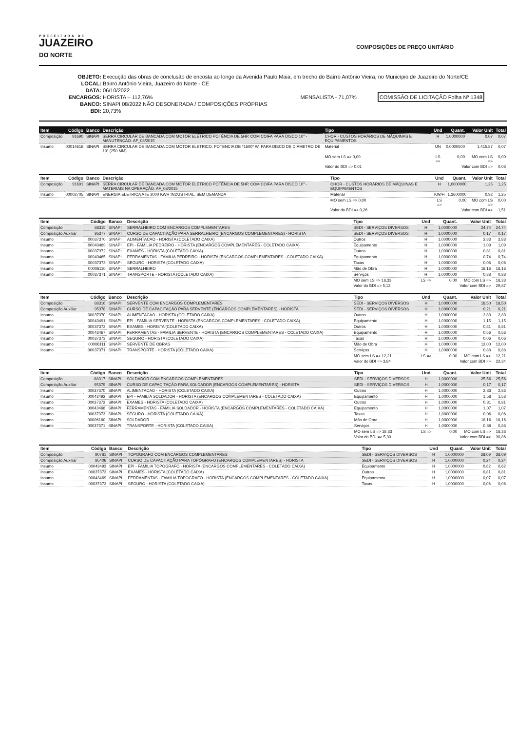PREFEITURA DE
JUAZEIRO
DO NORTE
COMPOSIÇÕES DE PREÇO UNITÁRIO
OBJETO: Execução das obras de conclusão de encosta ao longo da Avenida Paulo Maia, em trecho do Bairro Antônio Vieira, no Município de Juazeiro do Norte/CE
LOCAL: Bairro Antônio Vieira, Juazeiro do Norte - CE
DATA: 06/10/2022
ENCARGOS: HORISTA – 112,76% MENSALISTA - 71,07% COMISSÃO DE LICITAÇÃO Folha Nº 1348
BANCO: SINAPI 08/2022 NÃO DESONERADA / COMPOSIÇÕES PRÓPRIAS
BDI: 20,73%
| Item | Código | Banco | Descrição | Tipo | Und | Quant. | Valor Unit | Total |
| --- | --- | --- | --- | --- | --- | --- | --- | --- |
| Composição | 91690 | SINAPI | SERRA CIRCULAR DE BANCADA COM MOTOR ELÉTRICO POTÊNCIA DE 5HP, COM COIFA PARA DISCO 10" - MANUTENÇÃO. AF_08/2015 | CHOR - CUSTOS HORÁRIOS DE MÁQUINAS E EQUIPAMENTOS | H | 1,0000000 | 0,07 | 0,07 |
| Insumo | 00014618 | SINAPI | SERRA CIRCULAR DE BANCADA COM MOTOR ELETRICO, POTENCIA DE *1600* W, PARA DISCO DE DIAMETRO DE 10" (250 MM) | Material | UN | 0,0000500 | 1.415,87 | 0,07 |
| | | | | MO sem LS => 0,00 | LS => | 0,00 | MO com LS => | 0,00 |
| | | | | Valor do BDI => 0,01 | Valor com BDI => | | | 0,08 |
| Item | Código | Banco | Descrição | Tipo | Und | Quant. | Valor Unit | Total |
| --- | --- | --- | --- | --- | --- | --- | --- | --- |
| Composição | 91691 | SINAPI | SERRA CIRCULAR DE BANCADA COM MOTOR ELÉTRICO POTÊNCIA DE 5HP, COM COIFA PARA DISCO 10" - MATERIAIS NA OPERAÇÃO. AF_08/2015 | CHOR - CUSTOS HORÁRIOS DE MÁQUINAS E EQUIPAMENTOS | H | 1,0000000 | 1,25 | 1,25 |
| Insumo | 00002705 | SINAPI | ENERGIA ELETRICA ATE 2000 KWH INDUSTRIAL, SEM DEMANDA | Material | KW/H | 1,3600000 | 0,92 | 1,25 |
| | | | | MO sem LS => 0,00 | LS => | 0,00 | MO com LS => | 0,00 |
| | | | | Valor do BDI => 0,26 | Valor com BDI => | | | 1,51 |
| Item | Código | Banco | Descrição | Tipo | Und | Quant. | Valor Unit | Total |
| --- | --- | --- | --- | --- | --- | --- | --- | --- |
| Composição | 88315 | SINAPI | SERRALHEIRO COM ENCARGOS COMPLEMENTARES | SEDI - SERVIÇOS DIVERSOS | H | 1,0000000 | 24,74 | 24,74 |
| Composição Auxiliar | 95377 | SINAPI | CURSO DE CAPACITAÇÃO PARA SERRALHEIRO (ENCARGOS COMPLEMENTARES) - HORISTA | SEDI - SERVIÇOS DIVERSOS | H | 1,0000000 | 0,17 | 0,17 |
| Insumo | 00037370 | SINAPI | ALIMENTACAO - HORISTA (COLETADO CAIXA) | Outros | H | 1,0000000 | 2,83 | 2,83 |
| Insumo | 00043489 | SINAPI | EPI - FAMILIA PEDREIRO - HORISTA (ENCARGOS COMPLEMENTARES - COLETADO CAIXA) | Equipamento | H | 1,0000000 | 1,09 | 1,09 |
| Insumo | 00037372 | SINAPI | EXAMES - HORISTA (COLETADO CAIXA) | Outros | H | 1,0000000 | 0,81 | 0,81 |
| Insumo | 00043465 | SINAPI | FERRAMENTAS - FAMILIA PEDREIRO - HORISTA (ENCARGOS COMPLEMENTARES - COLETADO CAIXA) | Equipamento | H | 1,0000000 | 0,74 | 0,74 |
| Insumo | 00037373 | SINAPI | SEGURO - HORISTA (COLETADO CAIXA) | Taxas | H | 1,0000000 | 0,06 | 0,06 |
| Insumo | 00006110 | SINAPI | SERRALHEIRO | Mão de Obra | H | 1,0000000 | 18,16 | 18,16 |
| Insumo | 00037371 | SINAPI | TRANSPORTE - HORISTA (COLETADO CAIXA) | Serviços | H | 1,0000000 | 0,88 | 0,88 |
| | | | | MO sem LS => 18,33 | LS => | 0,00 | MO com LS => | 18,33 |
| | | | | Valor do BDI => 5,13 | Valor com BDI => | | | 29,87 |
| Item | Código | Banco | Descrição | Tipo | Und | Quant. | Valor Unit | Total |
| --- | --- | --- | --- | --- | --- | --- | --- | --- |
| Composição | 88316 | SINAPI | SERVENTE COM ENCARGOS COMPLEMENTARES | SEDI - SERVIÇOS DIVERSOS | H | 1,0000000 | 18,50 | 18,50 |
| Composição Auxiliar | 95378 | SINAPI | CURSO DE CAPACITAÇÃO PARA SERVENTE (ENCARGOS COMPLEMENTARES) - HORISTA | SEDI - SERVIÇOS DIVERSOS | H | 1,0000000 | 0,21 | 0,21 |
| Insumo | 00037370 | SINAPI | ALIMENTACAO - HORISTA (COLETADO CAIXA) | Outros | H | 1,0000000 | 2,83 | 2,83 |
| Insumo | 00043491 | SINAPI | EPI - FAMILIA SERVENTE - HORISTA (ENCARGOS COMPLEMENTARES - COLETADO CAIXA) | Equipamento | H | 1,0000000 | 1,15 | 1,15 |
| Insumo | 00037372 | SINAPI | EXAMES - HORISTA (COLETADO CAIXA) | Outros | H | 1,0000000 | 0,81 | 0,81 |
| Insumo | 00043467 | SINAPI | FERRAMENTAS - FAMILIA SERVENTE - HORISTA (ENCARGOS COMPLEMENTARES - COLETADO CAIXA) | Equipamento | H | 1,0000000 | 0,56 | 0,56 |
| Insumo | 00037373 | SINAPI | SEGURO - HORISTA (COLETADO CAIXA) | Taxas | H | 1,0000000 | 0,06 | 0,06 |
| Insumo | 00006111 | SINAPI | SERVENTE DE OBRAS | Mão de Obra | H | 1,0000000 | 12,00 | 12,00 |
| Insumo | 00037371 | SINAPI | TRANSPORTE - HORISTA (COLETADO CAIXA) | Serviços | H | 1,0000000 | 0,88 | 0,88 |
| | | | | MO sem LS => 12,21 | LS => | 0,00 | MO com LS => | 12,21 |
| | | | | Valor do BDI => 3,84 | Valor com BDI => | | | 22,34 |
| Item | Código | Banco | Descrição | Tipo | Und | Quant. | Valor Unit | Total |
| --- | --- | --- | --- | --- | --- | --- | --- | --- |
| Composição | 88317 | SINAPI | SOLDADOR COM ENCARGOS COMPLEMENTARES | SEDI - SERVIÇOS DIVERSOS | H | 1,0000000 | 25,56 | 25,56 |
| Composição Auxiliar | 95379 | SINAPI | CURSO DE CAPACITAÇÃO PARA SOLDADOR (ENCARGOS COMPLEMENTARES) - HORISTA | SEDI - SERVIÇOS DIVERSOS | H | 1,0000000 | 0,17 | 0,17 |
| Insumo | 00037370 | SINAPI | ALIMENTACAO - HORISTA (COLETADO CAIXA) | Outros | H | 1,0000000 | 2,83 | 2,83 |
| Insumo | 00043492 | SINAPI | EPI - FAMILIA SOLDADOR - HORISTA (ENCARGOS COMPLEMENTARES - COLETADO CAIXA) | Equipamento | H | 1,0000000 | 1,58 | 1,58 |
| Insumo | 00037372 | SINAPI | EXAMES - HORISTA (COLETADO CAIXA) | Outros | H | 1,0000000 | 0,81 | 0,81 |
| Insumo | 00043468 | SINAPI | FERRAMENTAS - FAMILIA SOLDADOR - HORISTA (ENCARGOS COMPLEMENTARES - COLETADO CAIXA) | Equipamento | H | 1,0000000 | 1,07 | 1,07 |
| Insumo | 00037373 | SINAPI | SEGURO - HORISTA (COLETADO CAIXA) | Taxas | H | 1,0000000 | 0,06 | 0,06 |
| Insumo | 00006160 | SINAPI | SOLDADOR | Mão de Obra | H | 1,0000000 | 18,16 | 18,16 |
| Insumo | 00037371 | SINAPI | TRANSPORTE - HORISTA (COLETADO CAIXA) | Serviços | H | 1,0000000 | 0,88 | 0,88 |
| | | | | MO sem LS => 18,33 | LS => | 0,00 | MO com LS => | 18,33 |
| | | | | Valor do BDI => 5,30 | Valor com BDI => | | | 30,86 |
| Item | Código | Banco | Descrição | Tipo | Und | Quant. | Valor Unit | Total |
| --- | --- | --- | --- | --- | --- | --- | --- | --- |
| Composição | 90781 | SINAPI | TOPOGRAFO COM ENCARGOS COMPLEMENTARES | SEDI - SERVIÇOS DIVERSOS | H | 1,0000000 | 38,09 | 38,09 |
| Composição Auxiliar | 95406 | SINAPI | CURSO DE CAPACITAÇÃO PARA TOPÓGRAFO (ENCARGOS COMPLEMENTARES) - HORISTA | SEDI - SERVIÇOS DIVERSOS | H | 1,0000000 | 0,24 | 0,24 |
| Insumo | 00043493 | SINAPI | EPI - FAMILIA TOPOGRAFO - HORISTA (ENCARGOS COMPLEMENTARES - COLETADO CAIXA) | Equipamento | H | 1,0000000 | 0,62 | 0,62 |
| Insumo | 00037372 | SINAPI | EXAMES - HORISTA (COLETADO CAIXA) | Outros | H | 1,0000000 | 0,81 | 0,81 |
| Insumo | 00043469 | SINAPI | FERRAMENTAS - FAMILIA TOPOGRAFO - HORISTA (ENCARGOS COMPLEMENTARES - COLETADO CAIXA) | Equipamento | H | 1,0000000 | 0,07 | 0,07 |
| Insumo | 00037373 | SINAPI | SEGURO - HORISTA (COLETADO CAIXA) | Taxas | H | 1,0000000 | 0,06 | 0,06 |